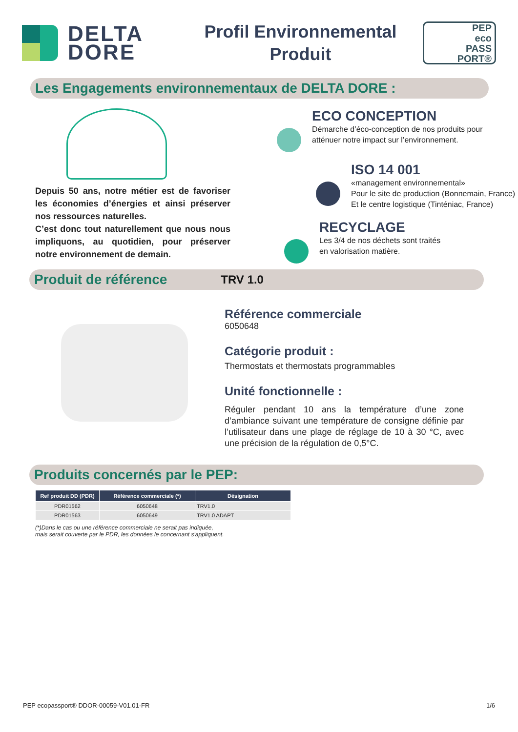DELTA
DORE
Profil Environnemental
Produit
PEP
eco
PASS
PORT®
Les Engagements environnementaux de DELTA DORE :
Depuis 50 ans, notre métier est de favoriser les économies d’énergies et ainsi préserver nos ressources naturelles.
C’est donc tout naturellement que nous nous impliquons, au quotidien, pour préserver notre environnement de demain.
ECO CONCEPTION
Démarche d’éco-conception de nos produits pour
atténuer notre impact sur l’environnement.
ISO 14 001
«management environnemental»
Pour le site de production (Bonnemain, France)
Et le centre logistique (Tinténiac, France)
RECYCLAGE
Les 3/4 de nos déchets sont traités
en valorisation matière.
Produit de référence TRV 1.0
Référence commerciale
6050648
Catégorie produit :
Thermostats et thermostats programmables
Unité fonctionnelle :
Réguler pendant 10 ans la température d’une zone d’ambiance suivant une température de consigne définie par l’utilisateur dans une plage de réglage de 10 à 30 °C, avec une précision de la régulation de 0,5°C.
Produits concernés par le PEP:
| Ref produit DD (PDR) | Référence commerciale (*) | Désignation |
| --- | --- | --- |
| PDR01562 | 6050648 | TRV1.0 |
| PDR01563 | 6050649 | TRV1.0 ADAPT |
(*)Dans le cas ou une référence commerciale ne serait pas indiquée,
mais serait couverte par le PDR, les données le concernant s'appliquent.
PEP ecopassport® DDOR-00059-V01.01-FR 1/6